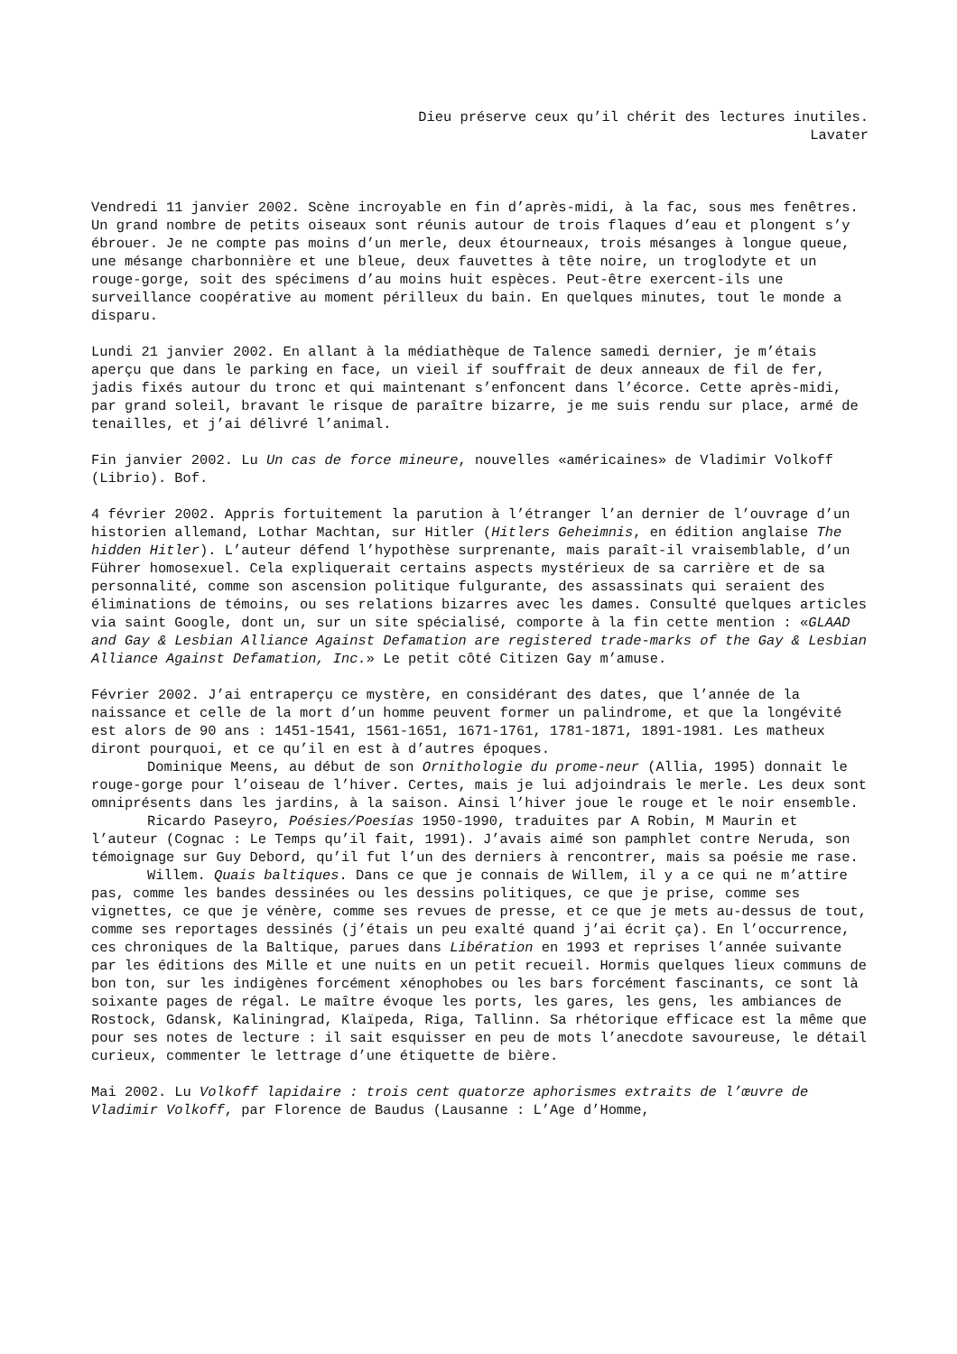Dieu préserve ceux qu’il chérit des lectures inutiles.
Lavater
Vendredi 11 janvier 2002. Scène incroyable en fin d’après-midi, à la fac, sous mes fenêtres. Un grand nombre de petits oiseaux sont réunis autour de trois flaques d’eau et plongent s’y ébrouer. Je ne compte pas moins d’un merle, deux étourneaux, trois mésanges à longue queue, une mésange charbonnière et une bleue, deux fauvettes à tête noire, un troglodyte et un rouge-gorge, soit des spécimens d’au moins huit espèces. Peut-être exercent-ils une surveillance coopérative au moment périlleux du bain. En quelques minutes, tout le monde a disparu.
Lundi 21 janvier 2002. En allant à la médiathèque de Talence samedi dernier, je m’étais aperçu que dans le parking en face, un vieil if souffrait de deux anneaux de fil de fer, jadis fixés autour du tronc et qui maintenant s’enfoncent dans l’écorce. Cette après-midi, par grand soleil, bravant le risque de paraître bizarre, je me suis rendu sur place, armé de tenailles, et j’ai délivré l’animal.
Fin janvier 2002. Lu Un cas de force mineure, nouvelles «américaines» de Vladimir Volkoff (Librio). Bof.
4 février 2002. Appris fortuitement la parution à l’étranger l’an dernier de l’ouvrage d’un historien allemand, Lothar Machtan, sur Hitler (Hitlers Geheimnis, en édition anglaise The hidden Hitler). L’auteur défend l’hypothèse surprenante, mais paraît-il vraisemblable, d’un Führer homosexuel. Cela expliquerait certains aspects mystérieux de sa carrière et de sa personnalité, comme son ascension politique fulgurante, des assassinats qui seraient des éliminations de témoins, ou ses relations bizarres avec les dames. Consulté quelques articles via saint Google, dont un, sur un site spécialisé, comporte à la fin cette mention : «GLAAD and Gay & Lesbian Alliance Against Defamation are registered trade-marks of the Gay & Lesbian Alliance Against Defamation, Inc.» Le petit côté Citizen Gay m’amuse.
Février 2002. J’ai entraperçu ce mystère, en considérant des dates, que l’année de la naissance et celle de la mort d’un homme peuvent former un palindrome, et que la longévité est alors de 90 ans : 1451-1541, 1561-1651, 1671-1761, 1781-1871, 1891-1981. Les matheux diront pourquoi, et ce qu’il en est à d’autres époques.
Dominique Meens, au début de son Ornithologie du prome-neur (Allia, 1995) donnait le rouge-gorge pour l’oiseau de l’hiver. Certes, mais je lui adjoindrais le merle. Les deux sont omniprésents dans les jardins, à la saison. Ainsi l’hiver joue le rouge et le noir ensemble.
Ricardo Paseyro, Poésies/Poesías 1950-1990, traduites par A Robin, M Maurin et l’auteur (Cognac : Le Temps qu’il fait, 1991). J’avais aimé son pamphlet contre Neruda, son témoignage sur Guy Debord, qu’il fut l’un des derniers à rencontrer, mais sa poésie me rase.
Willem. Quais baltiques. Dans ce que je connais de Willem, il y a ce qui ne m’attire pas, comme les bandes dessinées ou les dessins politiques, ce que je prise, comme ses vignettes, ce que je vénère, comme ses revues de presse, et ce que je mets au-dessus de tout, comme ses reportages dessinés (j’étais un peu exalté quand j’ai écrit ça). En l’occurrence, ces chroniques de la Baltique, parues dans Libération en 1993 et reprises l’année suivante par les éditions des Mille et une nuits en un petit recueil. Hormis quelques lieux communs de bon ton, sur les indigènes forcément xénophobes ou les bars forcément fascinants, ce sont là soixante pages de régal. Le maître évoque les ports, les gares, les gens, les ambiances de Rostock, Gdansk, Kaliningrad, Klaïpeda, Riga, Tallinn. Sa rhétorique efficace est la même que pour ses notes de lecture : il sait esquisser en peu de mots l’anecdote savoureuse, le détail curieux, commenter le lettrage d’une étiquette de bière.
Mai 2002. Lu Volkoff lapidaire : trois cent quatorze aphorismes extraits de l’œuvre de Vladimir Volkoff, par Florence de Baudus (Lausanne : L’Age d’Homme,